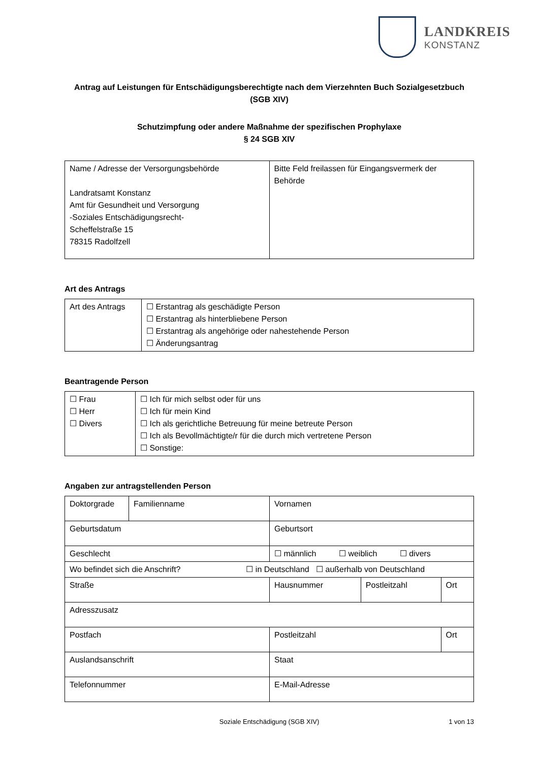LANDKREIS
KONSTANZ
Antrag auf Leistungen für Entschädigungsberechtigte nach dem Vierzehnten Buch Sozialgesetzbuch
(SGB XIV)
Schutzimpfung oder andere Maßnahme der spezifischen Prophylaxe
§ 24 SGB XIV
| Name / Adresse der Versorgungsbehörde Landratsamt Konstanz Amt für Gesundheit und Versorgung -Soziales Entschädigungsrecht- Scheffelstraße 15 78315 Radolfzell | Bitte Feld freilassen für Eingangsvermerk der Behörde |
Art des Antrags
| Art des Antrags | ☐ Erstantrag als geschädigte Person ☐ Erstantrag als hinterbliebene Person ☐ Erstantrag als angehörige oder nahestehende Person ☐ Änderungsantrag |
Beantragende Person
| ☐ Frau ☐ Herr ☐ Divers | ☐ Ich für mich selbst oder für uns ☐ Ich für mein Kind ☐ Ich als gerichtliche Betreuung für meine betreute Person ☐ Ich als Bevollmächtigte/r für die durch mich vertretene Person ☐ Sonstige: |
Angaben zur antragstellenden Person
| Doktorgrade | Familienname | Vornamen | | |
| Geburtsdatum | | Geburtsort | | |
| Geschlecht | | ☐ männlich ☐ weiblich ☐ divers | | |
| Wo befindet sich die Anschrift? ☐ in Deutschland ☐ außerhalb von Deutschland | | | | |
| Straße | | Hausnummer | Postleitzahl | Ort |
| Adresszusatz | | | | |
| Postfach | | Postleitzahl | | Ort |
| Auslandsanschrift | | Staat | | |
| Telefonnummer | | E-Mail-Adresse | | |
Soziale Entschädigung (SGB XIV) 1 von 13